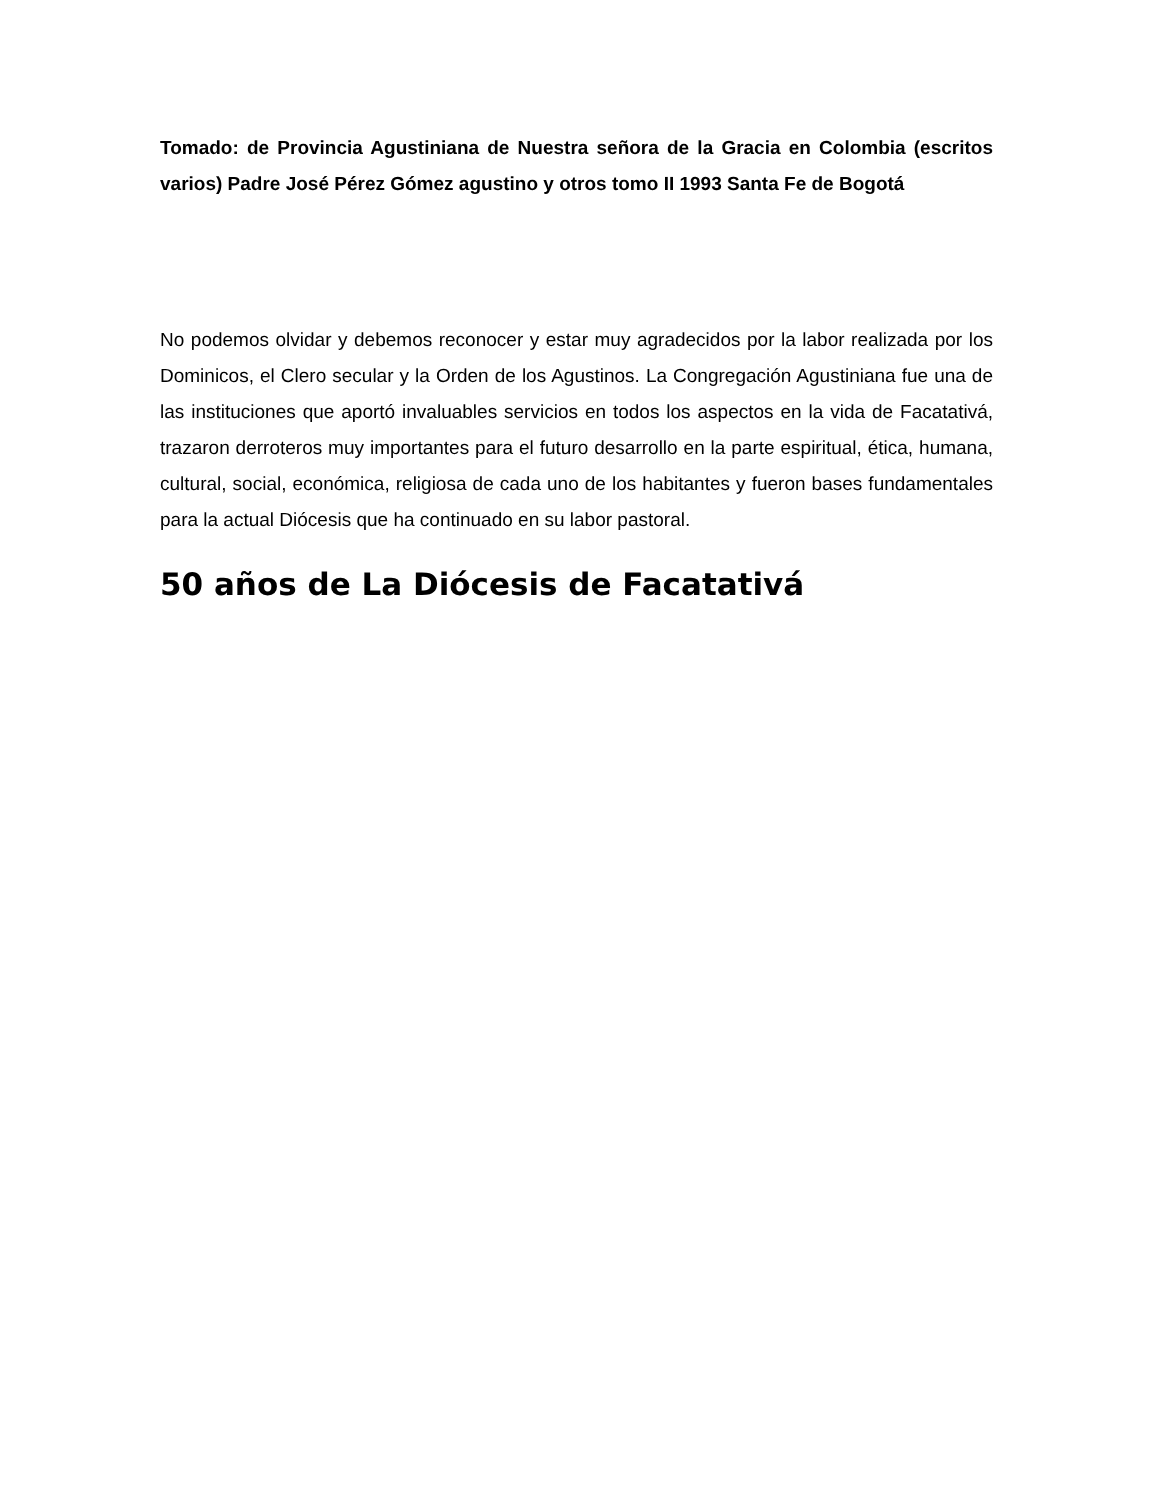Tomado: de Provincia Agustiniana de Nuestra señora de la Gracia en Colombia (escritos varios) Padre José Pérez Gómez agustino y otros tomo II 1993 Santa Fe de Bogotá
No podemos olvidar y debemos reconocer y estar muy agradecidos por la labor realizada por los Dominicos, el Clero secular y la Orden de los Agustinos. La Congregación Agustiniana fue una de las instituciones que aportó invaluables servicios en todos los aspectos en la vida de Facatativá, trazaron derroteros muy importantes para el futuro desarrollo en la parte espiritual, ética, humana, cultural, social, económica, religiosa de cada uno de los habitantes y fueron bases fundamentales para la actual Diócesis que ha continuado en su labor pastoral.
50 años de La Diócesis de Facatativá